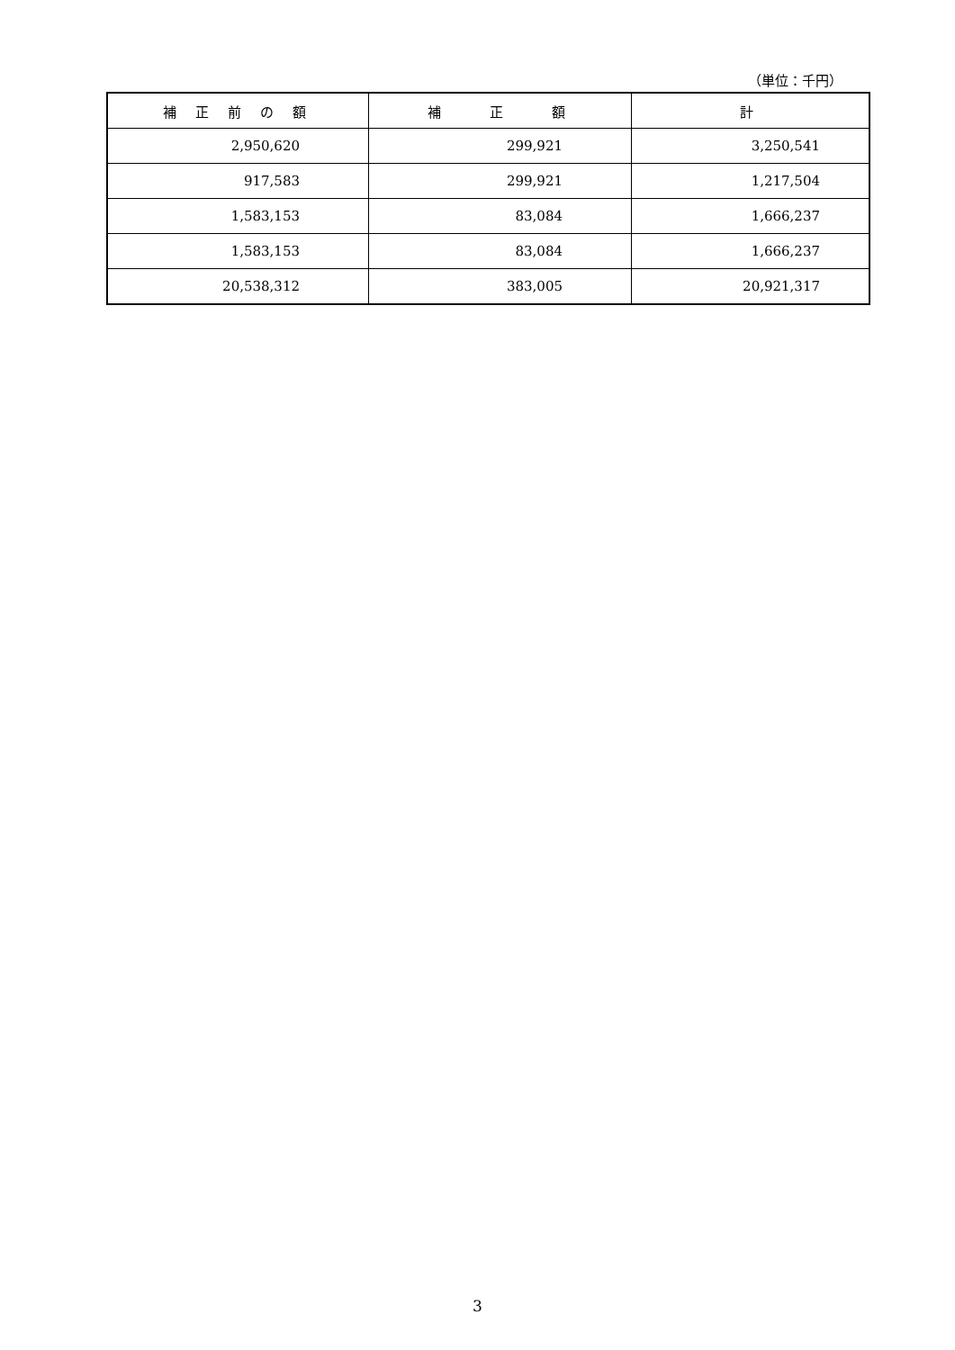（単位：千円）
| 補 正 前 の 額 | 補 正 額 | 計 |
| --- | --- | --- |
| 2,950,620 | 299,921 | 3,250,541 |
| 917,583 | 299,921 | 1,217,504 |
| 1,583,153 | 83,084 | 1,666,237 |
| 1,583,153 | 83,084 | 1,666,237 |
| 20,538,312 | 383,005 | 20,921,317 |
3